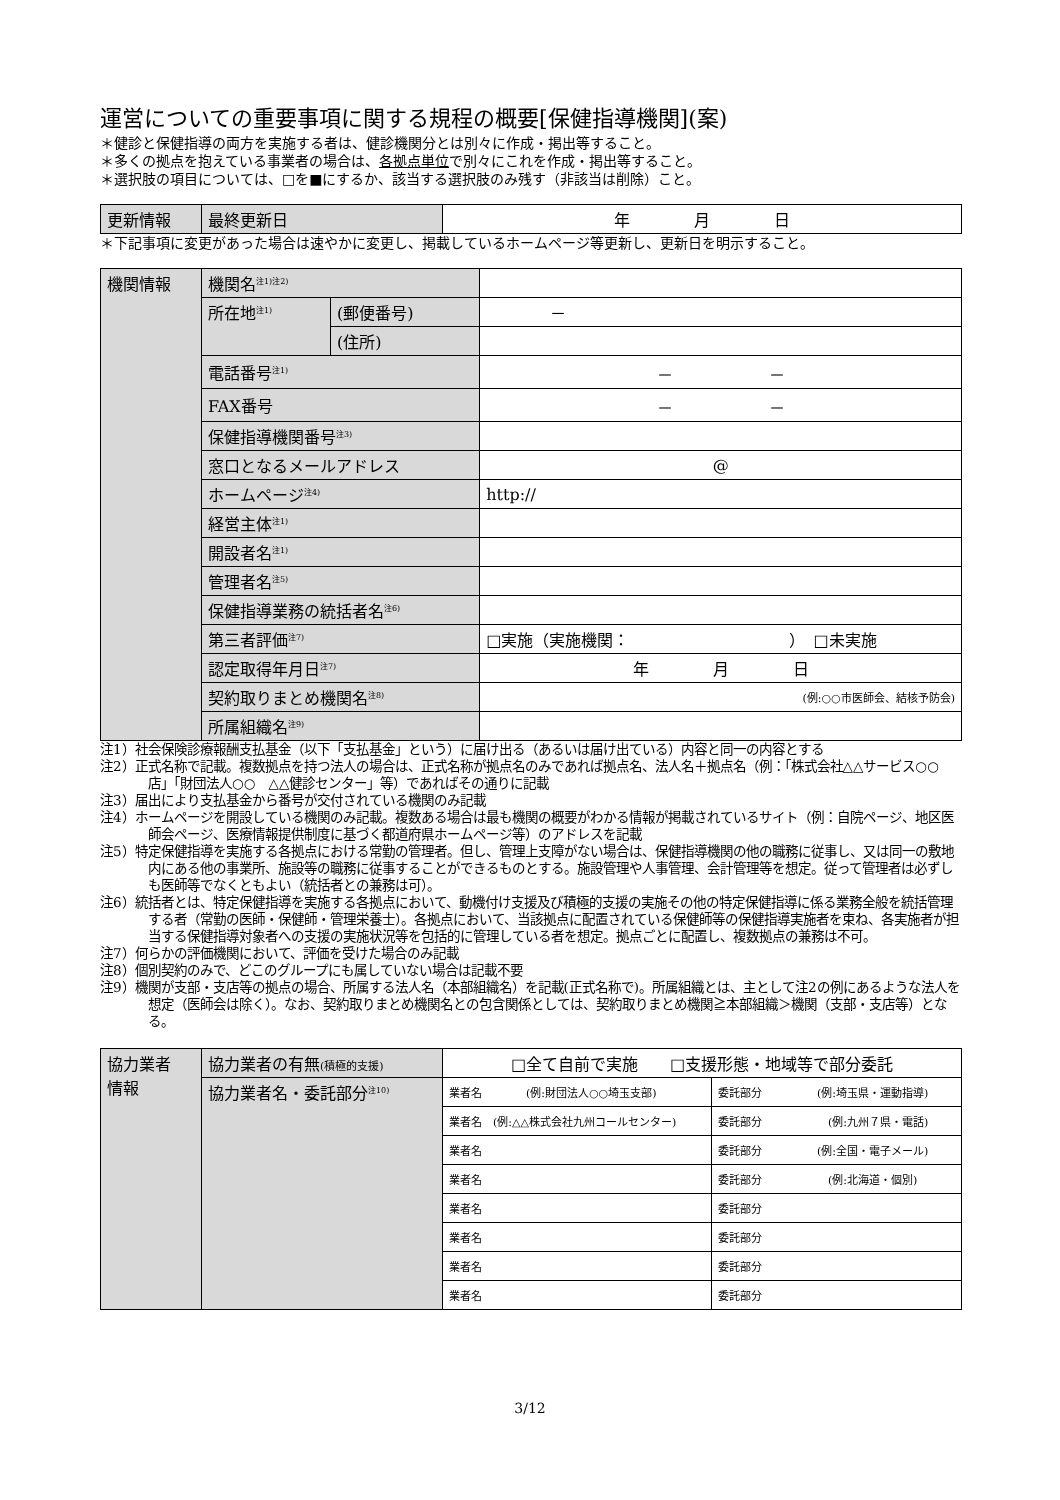運営についての重要事項に関する規程の概要[保健指導機関](案)
＊健診と保健指導の両方を実施する者は、健診機関分とは別々に作成・掲出等すること。
＊多くの拠点を抱えている事業者の場合は、各拠点単位で別々にこれを作成・掲出等すること。
＊選択肢の項目については、□を■にするか、該当する選択肢のみ残す（非該当は削除）こと。
| 更新情報 | 最終更新日 | 年 月 日 |
＊下記事項に変更があった場合は速やかに変更し、掲載しているホームページ等更新し、更新日を明示すること。
| 機関情報 | 機関名<sup>注1)注2)</sup> | | |
| | 所在地<sup>注1)</sup> | (郵便番号) | － |
| | | (住所) | |
| | 電話番号<sup>注1)</sup> | | － － |
| | FAX番号 | | － － |
| | 保健指導機関番号<sup>注3)</sup> | | |
| | 窓口となるメールアドレス | | @ |
| | ホームページ<sup>注4)</sup> | | http:// |
| | 経営主体<sup>注1)</sup> | | |
| | 開設者名<sup>注1)</sup> | | |
| | 管理者名<sup>注5)</sup> | | |
| | 保健指導業務の統括者名<sup>注6)</sup> | | |
| | 第三者評価<sup>注7)</sup> | | □実施（実施機関： ） □未実施 |
| | 認定取得年月日<sup>注7)</sup> | | 年 月 日 |
| | 契約取りまとめ機関名<sup>注8)</sup> | | (例:○○市医師会、結核予防会) |
| | 所属組織名<sup>注9)</sup> | | |
注1）社会保険診療報酬支払基金（以下「支払基金」という）に届け出る（あるいは届け出ている）内容と同一の内容とする
注2）正式名称で記載。複数拠点を持つ法人の場合は、正式名称が拠点名のみであれば拠点名、法人名＋拠点名（例：「株式会社△△サービス○○店」「財団法人○○　△△健診センター」等）であればその通りに記載
注3）届出により支払基金から番号が交付されている機関のみ記載
注4）ホームページを開設している機関のみ記載。複数ある場合は最も機関の概要がわかる情報が掲載されているサイト（例：自院ページ、地区医師会ページ、医療情報提供制度に基づく都道府県ホームページ等）のアドレスを記載
注5）特定保健指導を実施する各拠点における常勤の管理者。但し、管理上支障がない場合は、保健指導機関の他の職務に従事し、又は同一の敷地内にある他の事業所、施設等の職務に従事することができるものとする。施設管理や人事管理、会計管理等を想定。従って管理者は必ずしも医師等でなくともよい（統括者との兼務は可）。
注6）統括者とは、特定保健指導を実施する各拠点において、動機付け支援及び積極的支援の実施その他の特定保健指導に係る業務全般を統括管理する者（常勤の医師・保健師・管理栄養士）。各拠点において、当該拠点に配置されている保健師等の保健指導実施者を束ね、各実施者が担当する保健指導対象者への支援の実施状況等を包括的に管理している者を想定。拠点ごとに配置し、複数拠点の兼務は不可。
注7）何らかの評価機関において、評価を受けた場合のみ記載
注8）個別契約のみで、どこのグループにも属していない場合は記載不要
注9）機関が支部・支店等の拠点の場合、所属する法人名（本部組織名）を記載(正式名称で)。所属組織とは、主として注2の例にあるような法人を想定（医師会は除く）。なお、契約取りまとめ機関名との包含関係としては、契約取りまとめ機関≧本部組織＞機関（支部・支店等）となる。
| 協力業者 情報 | 協力業者の有無 (積極的支援) | □全て自前で実施 □支援形態・地域等で部分委託 | |
| | 協力業者名・委託部分<sup>注10)</sup> | 業者名 (例:財団法人○○埼玉支部) | 委託部分 (例:埼玉県・運動指導) |
| | | 業者名 (例:△△株式会社九州コールセンター) | 委託部分 (例:九州７県・電話) |
| | | 業者名 | 委託部分 (例:全国・電子メール) |
| | | 業者名 | 委託部分 (例:北海道・個別) |
| | | 業者名 | 委託部分 |
| | | 業者名 | 委託部分 |
| | | 業者名 | 委託部分 |
| | | 業者名 | 委託部分 |
3/12